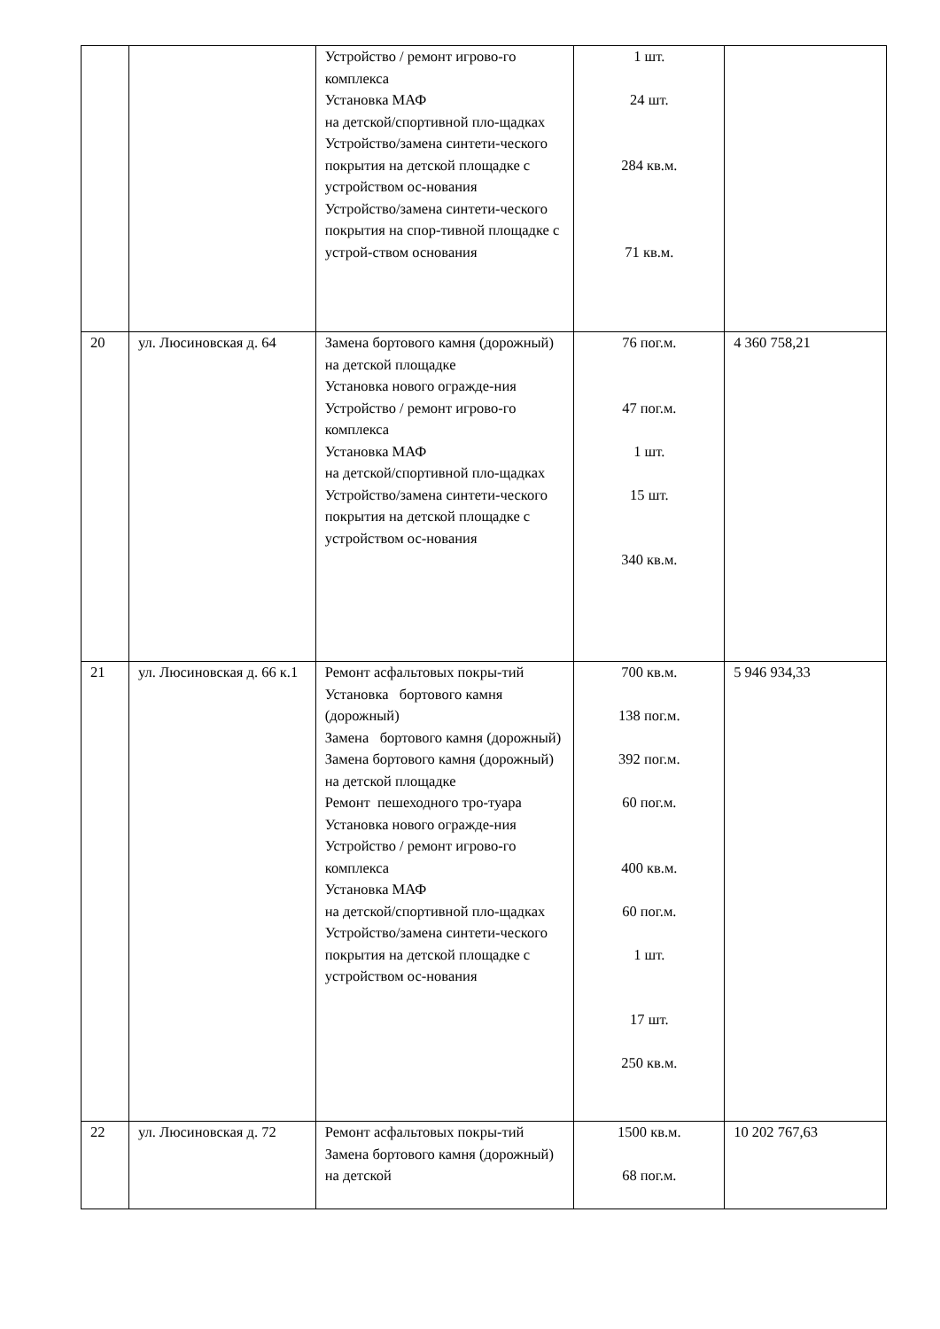| | | Устройство / ремонт игрово-го комплекса Установка МАФ на детской/спортивной пло-щадках Устройство/замена синтети-ческого покрытия на детской площадке с устройством ос-нования Устройство/замена синтети-ческого покрытия на спор-тивной площадке с устрой-ством основания | 1 шт. 24 шт. 284 кв.м. 71 кв.м. | |
| 20 | ул. Люсиновская д. 64 | Замена бортового камня (дорожный) на детской площадке Установка нового огражде-ния Устройство / ремонт игрово-го комплекса Установка МАФ на детской/спортивной пло-щадках Устройство/замена синтети-ческого покрытия на детской площадке с устройством ос-нования | 76 пог.м. 47 пог.м. 1 шт. 15 шт. 340 кв.м. | 4 360 758,21 |
| 21 | ул. Люсиновская д. 66 к.1 | Ремонт асфальтовых покры-тий Установка бортового камня (дорожный) Замена бортового камня (дорожный) Замена бортового камня (дорожный) на детской площадке Ремонт пешеходного тро-туара Установка нового огражде-ния Устройство / ремонт игрово-го комплекса Установка МАФ на детской/спортивной пло-щадках Устройство/замена синтети-ческого покрытия на детской площадке с устройством ос-нования | 700 кв.м. 138 пог.м. 392 пог.м. 60 пог.м. 400 кв.м. 60 пог.м. 1 шт. 17 шт. 250 кв.м. | 5 946 934,33 |
| 22 | ул. Люсиновская д. 72 | Ремонт асфальтовых покры-тий Замена бортового камня (дорожный) на детской | 1500 кв.м. 68 пог.м. | 10 202 767,63 |